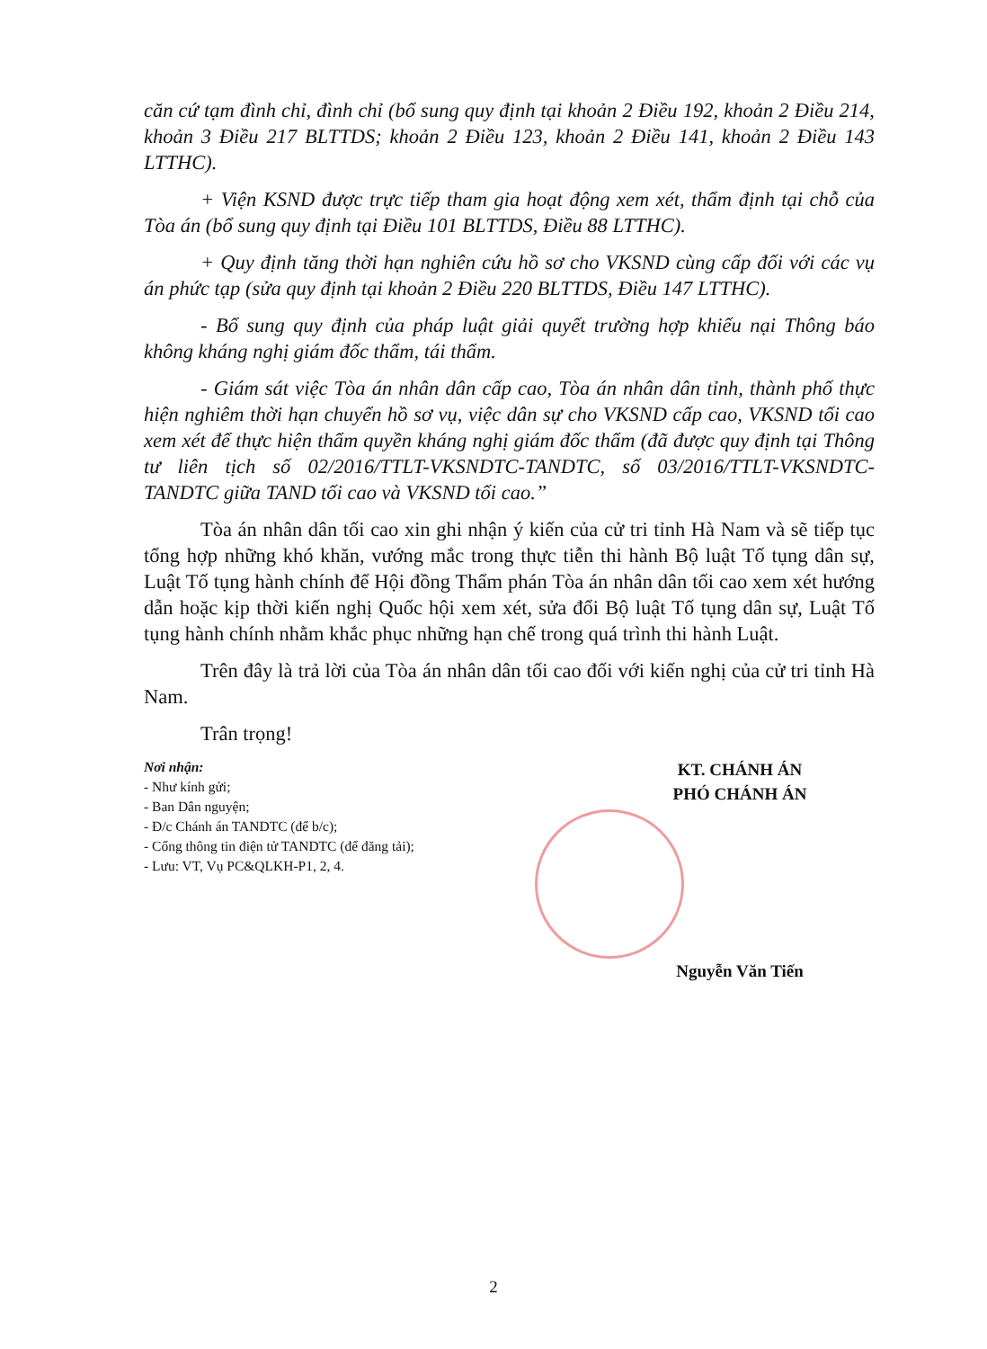căn cứ tạm đình chỉ, đình chỉ (bổ sung quy định tại khoản 2 Điều 192, khoản 2 Điều 214, khoản 3 Điều 217 BLTTDS; khoản 2 Điều 123, khoản 2 Điều 141, khoản 2 Điều 143 LTTHC).
+ Viện KSND được trực tiếp tham gia hoạt động xem xét, thẩm định tại chỗ của Tòa án (bổ sung quy định tại Điều 101 BLTTDS, Điều 88 LTTHC).
+ Quy định tăng thời hạn nghiên cứu hồ sơ cho VKSND cùng cấp đối với các vụ án phức tạp (sửa quy định tại khoản 2 Điều 220 BLTTDS, Điều 147 LTTHC).
- Bổ sung quy định của pháp luật giải quyết trường hợp khiếu nại Thông báo không kháng nghị giám đốc thẩm, tái thẩm.
- Giám sát việc Tòa án nhân dân cấp cao, Tòa án nhân dân tỉnh, thành phố thực hiện nghiêm thời hạn chuyển hồ sơ vụ, việc dân sự cho VKSND cấp cao, VKSND tối cao xem xét để thực hiện thẩm quyền kháng nghị giám đốc thẩm (đã được quy định tại Thông tư liên tịch số 02/2016/TTLT-VKSNDTC-TANDTC, số 03/2016/TTLT-VKSNDTC-TANDTC giữa TAND tối cao và VKSND tối cao.”
Tòa án nhân dân tối cao xin ghi nhận ý kiến của cử tri tỉnh Hà Nam và sẽ tiếp tục tổng hợp những khó khăn, vướng mắc trong thực tiễn thi hành Bộ luật Tố tụng dân sự, Luật Tố tụng hành chính để Hội đồng Thẩm phán Tòa án nhân dân tối cao xem xét hướng dẫn hoặc kịp thời kiến nghị Quốc hội xem xét, sửa đổi Bộ luật Tố tụng dân sự, Luật Tố tụng hành chính nhằm khắc phục những hạn chế trong quá trình thi hành Luật.
Trên đây là trả lời của Tòa án nhân dân tối cao đối với kiến nghị của cử tri tỉnh Hà Nam.
Trân trọng!
Nơi nhận:
- Như kính gửi;
- Ban Dân nguyện;
- Đ/c Chánh án TANDTC (để b/c);
- Cổng thông tin điện tử TANDTC (để đăng tải);
- Lưu: VT, Vụ PC&QLKH-P1, 2, 4.
KT. CHÁNH ÁN
PHÓ CHÁNH ÁN
Nguyễn Văn Tiến
2